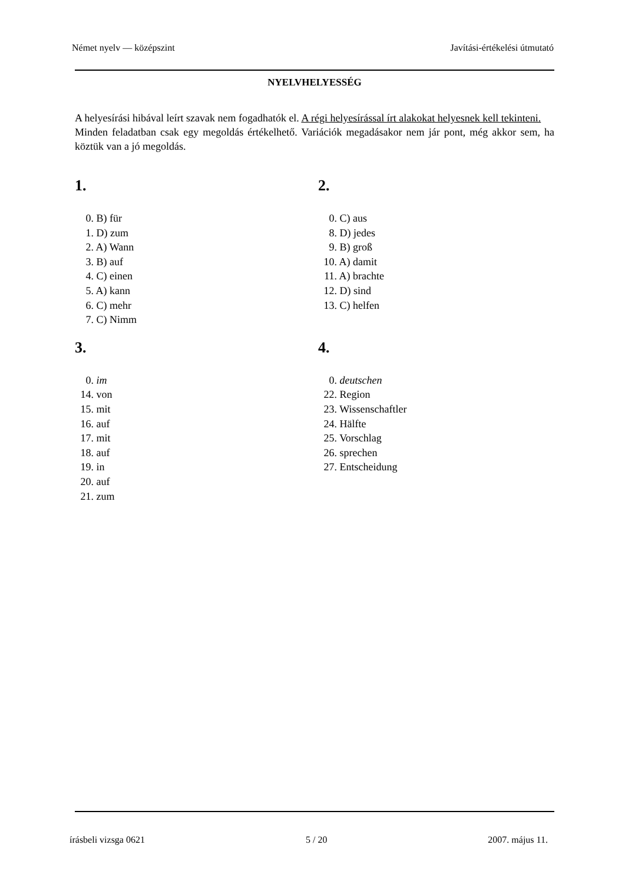Német nyelv — középszint Javítási-értékelési útmutató
NYELVHELYESSÉG
A helyesírási hibával leírt szavak nem fogadhatók el. A régi helyesírással írt alakokat helyesnek kell tekinteni.
Minden feladatban csak egy megoldás értékelhető. Variációk megadásakor nem jár pont, még akkor sem, ha köztük van a jó megoldás.
1.
0. B) für
1. D) zum
2. A) Wann
3. B) auf
4. C) einen
5. A) kann
6. C) mehr
7. C) Nimm
2.
0. C) aus
8. D) jedes
9. B) groß
10. A) damit
11. A) brachte
12. D) sind
13. C) helfen
3.
0. im
14. von
15. mit
16. auf
17. mit
18. auf
19. in
20. auf
21. zum
4.
0. deutschen
22. Region
23. Wissenschaftler
24. Hälfte
25. Vorschlag
26. sprechen
27. Entscheidung
írásbeli vizsga 0621 5 / 20 2007. május 11.